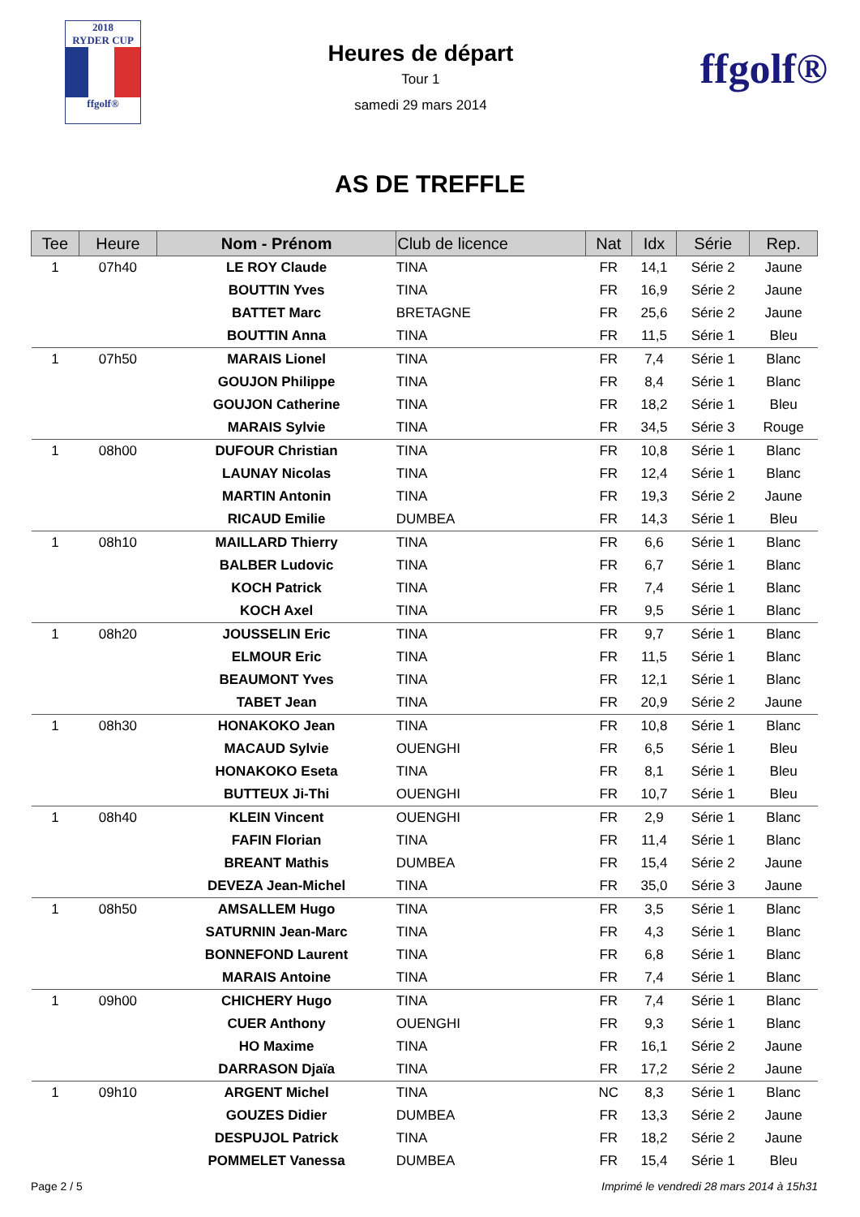2018
RYDER CUP
ffgolf®
Heures de départ
Tour 1
samedi 29 mars 2014
ffgolf®
AS DE TREFFLE
| Tee | Heure | Nom - Prénom | Club de licence | Nat | Idx | Série | Rep. |
| --- | --- | --- | --- | --- | --- | --- | --- |
| 1 | 07h40 | LE ROY Claude | TINA | FR | 14,1 | Série 2 | Jaune |
| | | BOUTTIN Yves | TINA | FR | 16,9 | Série 2 | Jaune |
| | | BATTET Marc | BRETAGNE | FR | 25,6 | Série 2 | Jaune |
| | | BOUTTIN Anna | TINA | FR | 11,5 | Série 1 | Bleu |
| 1 | 07h50 | MARAIS Lionel | TINA | FR | 7,4 | Série 1 | Blanc |
| | | GOUJON Philippe | TINA | FR | 8,4 | Série 1 | Blanc |
| | | GOUJON Catherine | TINA | FR | 18,2 | Série 1 | Bleu |
| | | MARAIS Sylvie | TINA | FR | 34,5 | Série 3 | Rouge |
| 1 | 08h00 | DUFOUR Christian | TINA | FR | 10,8 | Série 1 | Blanc |
| | | LAUNAY Nicolas | TINA | FR | 12,4 | Série 1 | Blanc |
| | | MARTIN Antonin | TINA | FR | 19,3 | Série 2 | Jaune |
| | | RICAUD Emilie | DUMBEA | FR | 14,3 | Série 1 | Bleu |
| 1 | 08h10 | MAILLARD Thierry | TINA | FR | 6,6 | Série 1 | Blanc |
| | | BALBER Ludovic | TINA | FR | 6,7 | Série 1 | Blanc |
| | | KOCH Patrick | TINA | FR | 7,4 | Série 1 | Blanc |
| | | KOCH Axel | TINA | FR | 9,5 | Série 1 | Blanc |
| 1 | 08h20 | JOUSSELIN Eric | TINA | FR | 9,7 | Série 1 | Blanc |
| | | ELMOUR Eric | TINA | FR | 11,5 | Série 1 | Blanc |
| | | BEAUMONT Yves | TINA | FR | 12,1 | Série 1 | Blanc |
| | | TABET Jean | TINA | FR | 20,9 | Série 2 | Jaune |
| 1 | 08h30 | HONAKOKO Jean | TINA | FR | 10,8 | Série 1 | Blanc |
| | | MACAUD Sylvie | OUENGHI | FR | 6,5 | Série 1 | Bleu |
| | | HONAKOKO Eseta | TINA | FR | 8,1 | Série 1 | Bleu |
| | | BUTTEUX Ji-Thi | OUENGHI | FR | 10,7 | Série 1 | Bleu |
| 1 | 08h40 | KLEIN Vincent | OUENGHI | FR | 2,9 | Série 1 | Blanc |
| | | FAFIN Florian | TINA | FR | 11,4 | Série 1 | Blanc |
| | | BREANT Mathis | DUMBEA | FR | 15,4 | Série 2 | Jaune |
| | | DEVEZA Jean-Michel | TINA | FR | 35,0 | Série 3 | Jaune |
| 1 | 08h50 | AMSALLEM Hugo | TINA | FR | 3,5 | Série 1 | Blanc |
| | | SATURNIN Jean-Marc | TINA | FR | 4,3 | Série 1 | Blanc |
| | | BONNEFOND Laurent | TINA | FR | 6,8 | Série 1 | Blanc |
| | | MARAIS Antoine | TINA | FR | 7,4 | Série 1 | Blanc |
| 1 | 09h00 | CHICHERY Hugo | TINA | FR | 7,4 | Série 1 | Blanc |
| | | CUER Anthony | OUENGHI | FR | 9,3 | Série 1 | Blanc |
| | | HO Maxime | TINA | FR | 16,1 | Série 2 | Jaune |
| | | DARRASON Djaïa | TINA | FR | 17,2 | Série 2 | Jaune |
| 1 | 09h10 | ARGENT Michel | TINA | NC | 8,3 | Série 1 | Blanc |
| | | GOUZES Didier | DUMBEA | FR | 13,3 | Série 2 | Jaune |
| | | DESPUJOL Patrick | TINA | FR | 18,2 | Série 2 | Jaune |
| | | POMMELET Vanessa | DUMBEA | FR | 15,4 | Série 1 | Bleu |
Page 2 / 5 Imprimé le vendredi 28 mars 2014 à 15h31